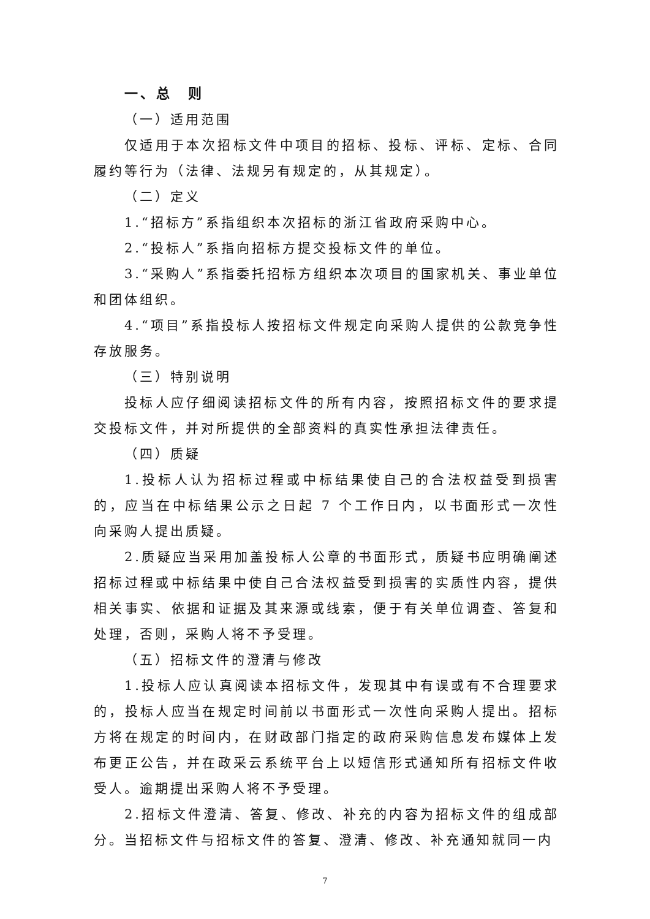一、总　则
（一）适用范围
仅适用于本次招标文件中项目的招标、投标、评标、定标、合同履约等行为（法律、法规另有规定的，从其规定）。
（二）定义
1.“招标方”系指组织本次招标的浙江省政府采购中心。
2.“投标人”系指向招标方提交投标文件的单位。
3.“采购人”系指委托招标方组织本次项目的国家机关、事业单位和团体组织。
4.“项目”系指投标人按招标文件规定向采购人提供的公款竞争性存放服务。
（三）特别说明
投标人应仔细阅读招标文件的所有内容，按照招标文件的要求提交投标文件，并对所提供的全部资料的真实性承担法律责任。
（四）质疑
1.投标人认为招标过程或中标结果使自己的合法权益受到损害的，应当在中标结果公示之日起 7 个工作日内，以书面形式一次性向采购人提出质疑。
2.质疑应当采用加盖投标人公章的书面形式，质疑书应明确阐述招标过程或中标结果中使自己合法权益受到损害的实质性内容，提供相关事实、依据和证据及其来源或线索，便于有关单位调查、答复和处理，否则，采购人将不予受理。
（五）招标文件的澄清与修改
1.投标人应认真阅读本招标文件，发现其中有误或有不合理要求的，投标人应当在规定时间前以书面形式一次性向采购人提出。招标方将在规定的时间内，在财政部门指定的政府采购信息发布媒体上发布更正公告，并在政采云系统平台上以短信形式通知所有招标文件收受人。逾期提出采购人将不予受理。
2.招标文件澄清、答复、修改、补充的内容为招标文件的组成部分。当招标文件与招标文件的答复、澄清、修改、补充通知就同一内
7